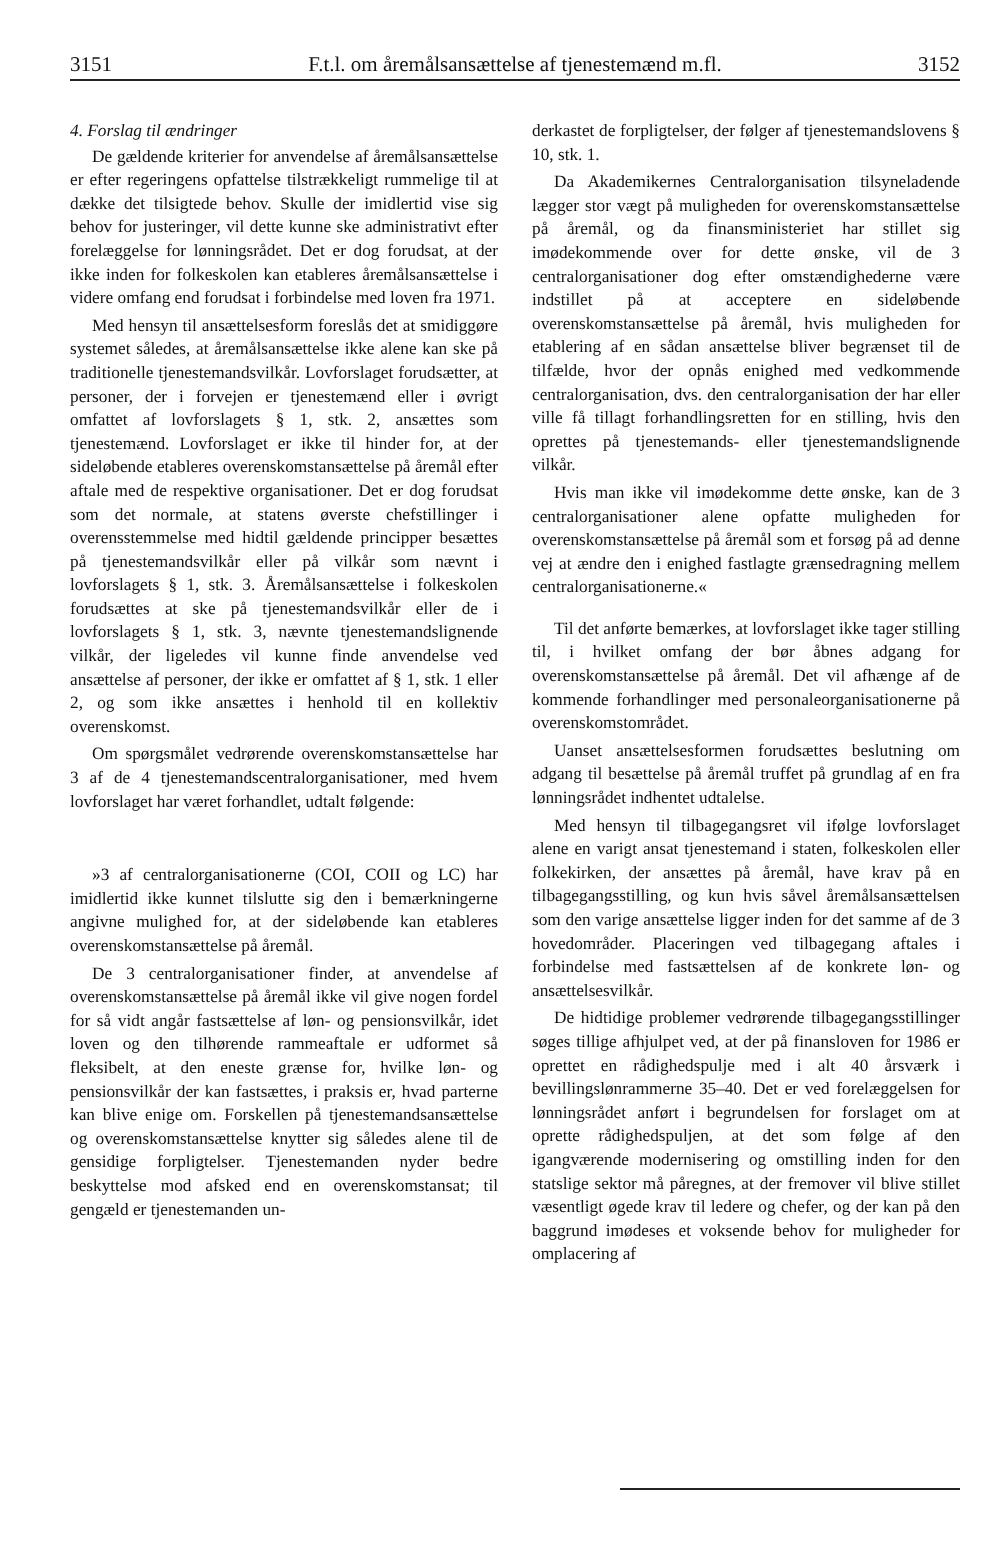3151 F.t.l. om åremålsansættelse af tjenestemænd m.fl. 3152
4. Forslag til ændringer
De gældende kriterier for anvendelse af åremålsansættelse er efter regeringens opfattelse tilstrækkeligt rummelige til at dække det tilsigtede behov. Skulle der imidlertid vise sig behov for justeringer, vil dette kunne ske administrativt efter forelæggelse for lønningsrådet. Det er dog forudsat, at der ikke inden for folkeskolen kan etableres åremålsansættelse i videre omfang end forudsat i forbindelse med loven fra 1971.
Med hensyn til ansættelsesform foreslås det at smidiggøre systemet således, at åremålsansættelse ikke alene kan ske på traditionelle tjenestemandsvilkår. Lovforslaget forudsætter, at personer, der i forvejen er tjenestemænd eller i øvrigt omfattet af lovforslagets § 1, stk. 2, ansættes som tjenestemænd. Lovforslaget er ikke til hinder for, at der sideløbende etableres overenskomstansættelse på åremål efter aftale med de respektive organisationer. Det er dog forudsat som det normale, at statens øverste chefstillinger i overensstemmelse med hidtil gældende principper besættes på tjenestemandsvilkår eller på vilkår som nævnt i lovforslagets § 1, stk. 3. Åremålsansættelse i folkeskolen forudsættes at ske på tjenestemandsvilkår eller de i lovforslagets § 1, stk. 3, nævnte tjenestemandslignende vilkår, der ligeledes vil kunne finde anvendelse ved ansættelse af personer, der ikke er omfattet af § 1, stk. 1 eller 2, og som ikke ansættes i henhold til en kollektiv overenskomst.
Om spørgsmålet vedrørende overenskomstansættelse har 3 af de 4 tjenestemandscentralorganisationer, med hvem lovforslaget har været forhandlet, udtalt følgende:
»3 af centralorganisationerne (COI, COII og LC) har imidlertid ikke kunnet tilslutte sig den i bemærkningerne angivne mulighed for, at der sideløbende kan etableres overenskomstansættelse på åremål.
De 3 centralorganisationer finder, at anvendelse af overenskomstansættelse på åremål ikke vil give nogen fordel for så vidt angår fastsættelse af løn- og pensionsvilkår, idet loven og den tilhørende rammeaftale er udformet så fleksibelt, at den eneste grænse for, hvilke løn- og pensionsvilkår der kan fastsættes, i praksis er, hvad parterne kan blive enige om. Forskellen på tjenestemandsansættelse og overenskomstansættelse knytter sig således alene til de gensidige forpligtelser. Tjenestemanden nyder bedre beskyttelse mod afsked end en overenskomstansat; til gengæld er tjenestemanden un-
derkastet de forpligtelser, der følger af tjenestemandslovens § 10, stk. 1.
Da Akademikernes Centralorganisation tilsyneladende lægger stor vægt på muligheden for overenskomstansættelse på åremål, og da finansministeriet har stillet sig imødekommende over for dette ønske, vil de 3 centralorganisationer dog efter omstændighederne være indstillet på at acceptere en sideløbende overenskomstansættelse på åremål, hvis muligheden for etablering af en sådan ansættelse bliver begrænset til de tilfælde, hvor der opnås enighed med vedkommende centralorganisation, dvs. den centralorganisation der har eller ville få tillagt forhandlingsretten for en stilling, hvis den oprettes på tjenestemands- eller tjenestemandslignende vilkår.
Hvis man ikke vil imødekomme dette ønske, kan de 3 centralorganisationer alene opfatte muligheden for overenskomstansættelse på åremål som et forsøg på ad denne vej at ændre den i enighed fastlagte grænsedragning mellem centralorganisationerne.«
Til det anførte bemærkes, at lovforslaget ikke tager stilling til, i hvilket omfang der bør åbnes adgang for overenskomstansættelse på åremål. Det vil afhænge af de kommende forhandlinger med personaleorganisationerne på overenskomstområdet.
Uanset ansættelsesformen forudsættes beslutning om adgang til besættelse på åremål truffet på grundlag af en fra lønningsrådet indhentet udtalelse.
Med hensyn til tilbagegangsret vil ifølge lovforslaget alene en varigt ansat tjenestemand i staten, folkeskolen eller folkekirken, der ansættes på åremål, have krav på en tilbagegangsstilling, og kun hvis såvel åremålsansættelsen som den varige ansættelse ligger inden for det samme af de 3 hovedområder. Placeringen ved tilbagegang aftales i forbindelse med fastsættelsen af de konkrete løn- og ansættelsesvilkår.
De hidtidige problemer vedrørende tilbagegangsstillinger søges tillige afhjulpet ved, at der på finansloven for 1986 er oprettet en rådighedspulje med i alt 40 årsværk i bevillingslønrammerne 35–40. Det er ved forelæggelsen for lønningsrådet anført i begrundelsen for forslaget om at oprette rådighedspuljen, at det som følge af den igangværende modernisering og omstilling inden for den statslige sektor må påregnes, at der fremover vil blive stillet væsentligt øgede krav til ledere og chefer, og der kan på den baggrund imødeses et voksende behov for muligheder for omplacering af